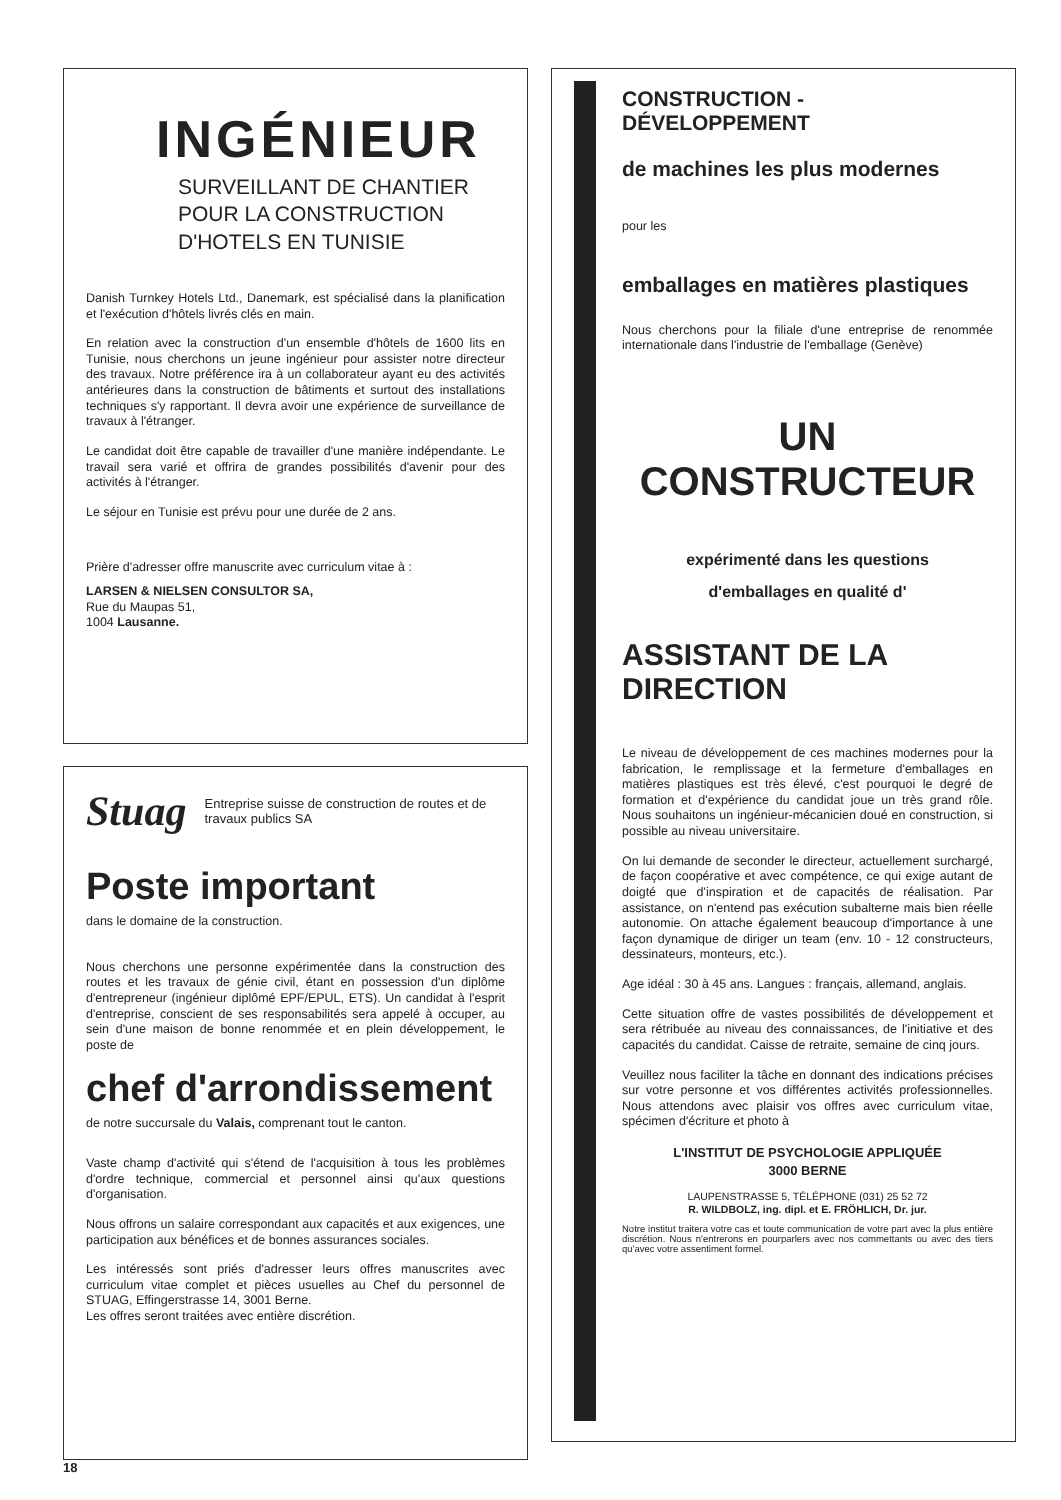INGÉNIEUR
SURVEILLANT DE CHANTIER
POUR LA CONSTRUCTION
D'HOTELS EN TUNISIE
Danish Turnkey Hotels Ltd., Danemark, est spécialisé dans la planification et l'exécution d'hôtels livrés clés en main.
En relation avec la construction d'un ensemble d'hôtels de 1600 lits en Tunisie, nous cherchons un jeune ingénieur pour assister notre directeur des travaux. Notre préférence ira à un collaborateur ayant eu des activités antérieures dans la construction de bâtiments et surtout des installations techniques s'y rapportant. Il devra avoir une expérience de surveillance de travaux à l'étranger.
Le candidat doit être capable de travailler d'une manière indépendante. Le travail sera varié et offrira de grandes possibilités d'avenir pour des activités à l'étranger.
Le séjour en Tunisie est prévu pour une durée de 2 ans.
Prière d'adresser offre manuscrite avec curriculum vitae à :
LARSEN & NIELSEN CONSULTOR SA,
Rue du Maupas 51,
1004 Lausanne.
Stuag
Entreprise suisse de construction de routes et de travaux publics SA
Poste important
dans le domaine de la construction.
Nous cherchons une personne expérimentée dans la construction des routes et les travaux de génie civil, étant en possession d'un diplôme d'entrepreneur (ingénieur diplômé EPF/EPUL, ETS). Un candidat à l'esprit d'entreprise, conscient de ses responsabilités sera appelé à occuper, au sein d'une maison de bonne renommée et en plein développement, le poste de
chef d'arrondissement
de notre succursale du Valais, comprenant tout le canton.
Vaste champ d'activité qui s'étend de l'acquisition à tous les problèmes d'ordre technique, commercial et personnel ainsi qu'aux questions d'organisation.
Nous offrons un salaire correspondant aux capacités et aux exigences, une participation aux bénéfices et de bonnes assurances sociales.
Les intéressés sont priés d'adresser leurs offres manuscrites avec curriculum vitae complet et pièces usuelles au Chef du personnel de STUAG, Effingerstrasse 14, 3001 Berne.
Les offres seront traitées avec entière discrétion.
CONSTRUCTION - DÉVELOPPEMENT
de machines les plus modernes
pour les
emballages en matières plastiques
Nous cherchons pour la filiale d'une entreprise de renommée internationale dans l'industrie de l'emballage (Genève)
UN CONSTRUCTEUR
expérimenté dans les questions
d'emballages en qualité d'
ASSISTANT DE LA DIRECTION
Le niveau de développement de ces machines modernes pour la fabrication, le remplissage et la fermeture d'emballages en matières plastiques est très élevé, c'est pourquoi le degré de formation et d'expérience du candidat joue un très grand rôle. Nous souhaitons un ingénieur-mécanicien doué en construction, si possible au niveau universitaire.
On lui demande de seconder le directeur, actuellement surchargé, de façon coopérative et avec compétence, ce qui exige autant de doigté que d'inspiration et de capacités de réalisation. Par assistance, on n'entend pas exécution subalterne mais bien réelle autonomie. On attache également beaucoup d'importance à une façon dynamique de diriger un team (env. 10 - 12 constructeurs, dessinateurs, monteurs, etc.).
Age idéal : 30 à 45 ans. Langues : français, allemand, anglais.
Cette situation offre de vastes possibilités de développement et sera rétribuée au niveau des connaissances, de l'initiative et des capacités du candidat. Caisse de retraite, semaine de cinq jours.
Veuillez nous faciliter la tâche en donnant des indications précises sur votre personne et vos différentes activités professionnelles. Nous attendons avec plaisir vos offres avec curriculum vitae, spécimen d'écriture et photo à
L'INSTITUT DE PSYCHOLOGIE APPLIQUÉE
3000 BERNE
LAUPENSTRASSE 5, TÉLÉPHONE (031) 25 52 72
R. WILDBOLZ, ing. dipl. et E. FRÖHLICH, Dr. jur.
Notre institut traitera votre cas et toute communication de votre part avec la plus entière discrétion. Nous n'entrerons en pourparlers avec nos commettants ou avec des tiers qu'avec votre assentiment formel.
18